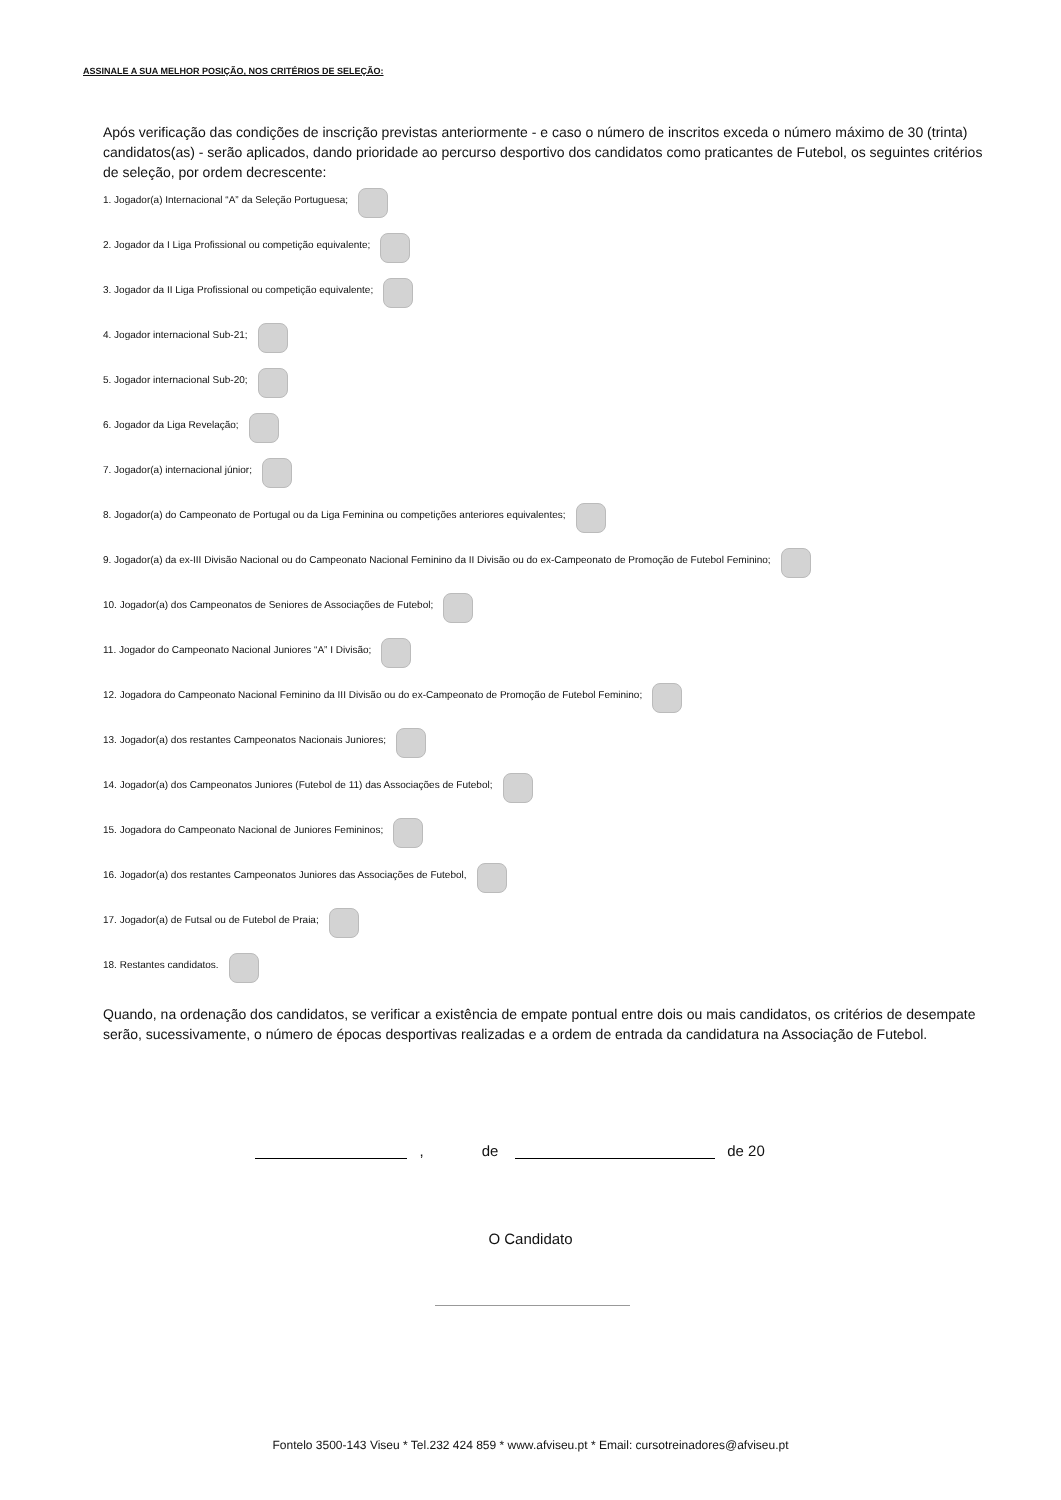ASSINALE A SUA MELHOR POSIÇÃO, NOS CRITÉRIOS DE SELEÇÃO:
Após verificação das condições de inscrição previstas anteriormente - e caso o número de inscritos exceda o número máximo de 30 (trinta) candidatos(as) - serão aplicados, dando prioridade ao percurso desportivo dos candidatos como praticantes de Futebol, os seguintes critérios de seleção, por ordem decrescente:
1. Jogador(a) Internacional “A” da Seleção Portuguesa;
2. Jogador da I Liga Profissional ou competição equivalente;
3. Jogador da II Liga Profissional ou competição equivalente;
4. Jogador internacional Sub-21;
5. Jogador internacional Sub-20;
6. Jogador da Liga Revelação;
7. Jogador(a) internacional júnior;
8. Jogador(a) do Campeonato de Portugal ou da Liga Feminina ou competições anteriores equivalentes;
9. Jogador(a) da ex-III Divisão Nacional ou do Campeonato Nacional Feminino da II Divisão ou do ex-Campeonato de Promoção de Futebol Feminino;
10. Jogador(a) dos Campeonatos de Seniores de Associações de Futebol;
11. Jogador do Campeonato Nacional Juniores “A” I Divisão;
12. Jogadora do Campeonato Nacional Feminino da III Divisão ou do ex-Campeonato de Promoção de Futebol Feminino;
13. Jogador(a) dos restantes Campeonatos Nacionais Juniores;
14. Jogador(a) dos Campeonatos Juniores (Futebol de 11) das Associações de Futebol;
15. Jogadora do Campeonato Nacional de Juniores Femininos;
16. Jogador(a) dos restantes Campeonatos Juniores das Associações de Futebol,
17. Jogador(a) de Futsal ou de Futebol de Praia;
18. Restantes candidatos.
Quando, na ordenação dos candidatos, se verificar a existência de empate pontual entre dois ou mais candidatos, os critérios de desempate serão, sucessivamente, o número de épocas desportivas realizadas e a ordem de entrada da candidatura na Associação de Futebol.
, de de 20
O Candidato
Fontelo 3500-143 Viseu * Tel.232 424 859 * www.afviseu.pt * Email: cursotreinadores@afviseu.pt